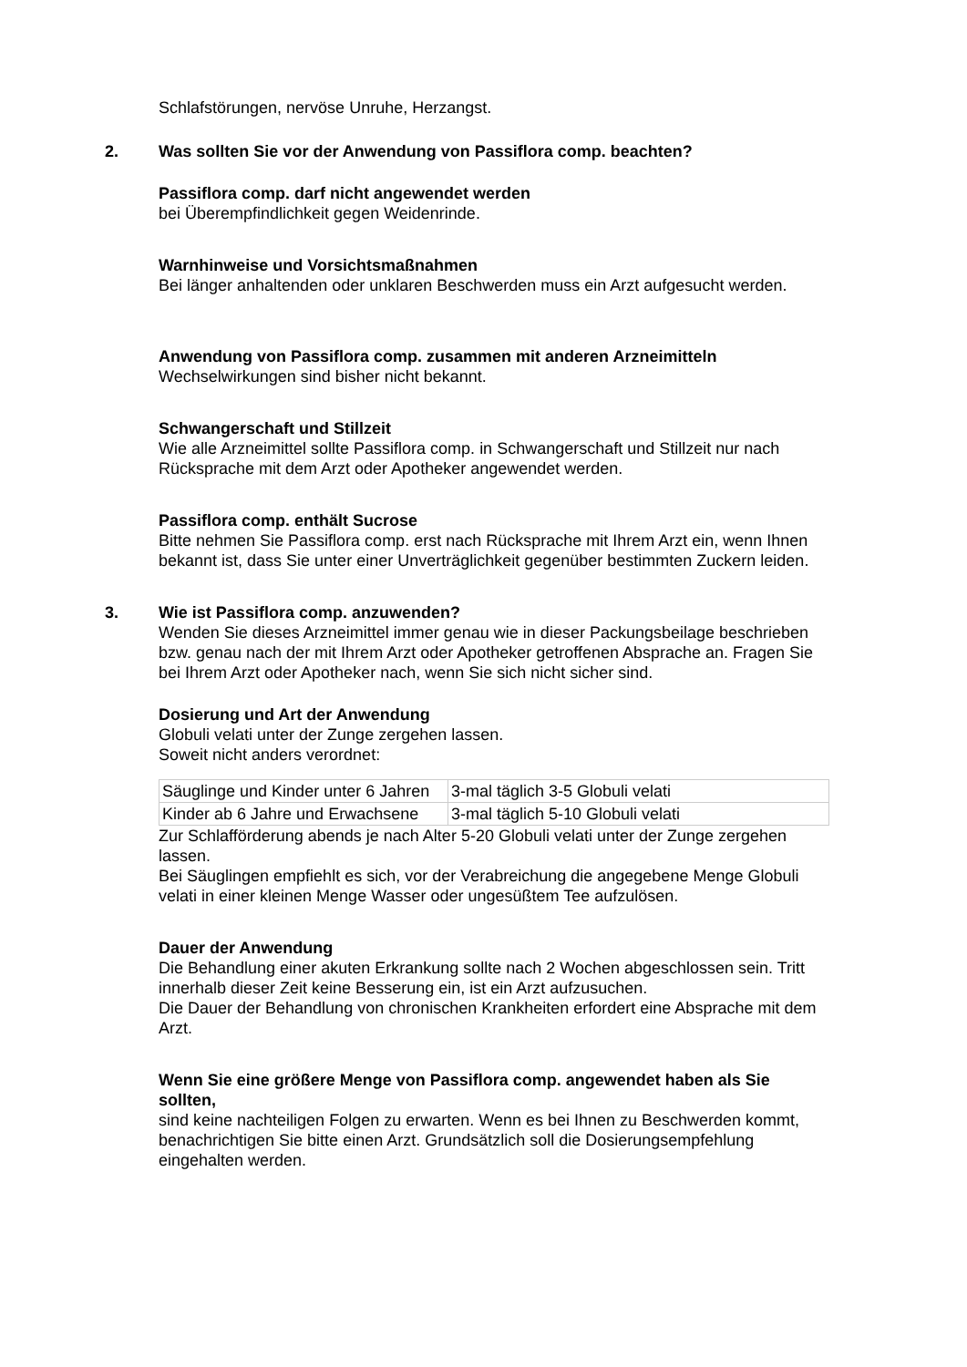Schlafstörungen, nervöse Unruhe, Herzangst.
2.
Was sollten Sie vor der Anwendung von Passiflora comp. beachten?
Passiflora comp. darf nicht angewendet werden
bei Überempfindlichkeit gegen Weidenrinde.
Warnhinweise und Vorsichtsmaßnahmen
Bei länger anhaltenden oder unklaren Beschwerden muss ein Arzt aufgesucht werden.
Anwendung von Passiflora comp. zusammen mit anderen Arzneimitteln
Wechselwirkungen sind bisher nicht bekannt.
Schwangerschaft und Stillzeit
Wie alle Arzneimittel sollte Passiflora comp. in Schwangerschaft und Stillzeit nur nach Rücksprache mit dem Arzt oder Apotheker angewendet werden.
Passiflora comp. enthält Sucrose
Bitte nehmen Sie Passiflora comp. erst nach Rücksprache mit Ihrem Arzt ein, wenn Ihnen bekannt ist, dass Sie unter einer Unverträglichkeit gegenüber bestimmten Zuckern leiden.
3.
Wie ist Passiflora comp. anzuwenden?
Wenden Sie dieses Arzneimittel immer genau wie in dieser Packungsbeilage beschrieben bzw. genau nach der mit Ihrem Arzt oder Apotheker getroffenen Absprache an. Fragen Sie bei Ihrem Arzt oder Apotheker nach, wenn Sie sich nicht sicher sind.
Dosierung und Art der Anwendung
Globuli velati unter der Zunge zergehen lassen.
Soweit nicht anders verordnet:
| Säuglinge und Kinder unter 6 Jahren | 3-mal täglich 3-5 Globuli velati |
| Kinder ab 6 Jahre und Erwachsene | 3-mal täglich 5-10 Globuli velati |
Zur Schlafförderung abends je nach Alter 5-20 Globuli velati unter der Zunge zergehen lassen.
Bei Säuglingen empfiehlt es sich, vor der Verabreichung die angegebene Menge Globuli velati in einer kleinen Menge Wasser oder ungesüßtem Tee aufzulösen.
Dauer der Anwendung
Die Behandlung einer akuten Erkrankung sollte nach 2 Wochen abgeschlossen sein. Tritt innerhalb dieser Zeit keine Besserung ein, ist ein Arzt aufzusuchen.
Die Dauer der Behandlung von chronischen Krankheiten erfordert eine Absprache mit dem Arzt.
Wenn Sie eine größere Menge von Passiflora comp. angewendet haben als Sie sollten,
sind keine nachteiligen Folgen zu erwarten. Wenn es bei Ihnen zu Beschwerden kommt, benachrichtigen Sie bitte einen Arzt. Grundsätzlich soll die Dosierungsempfehlung eingehalten werden.